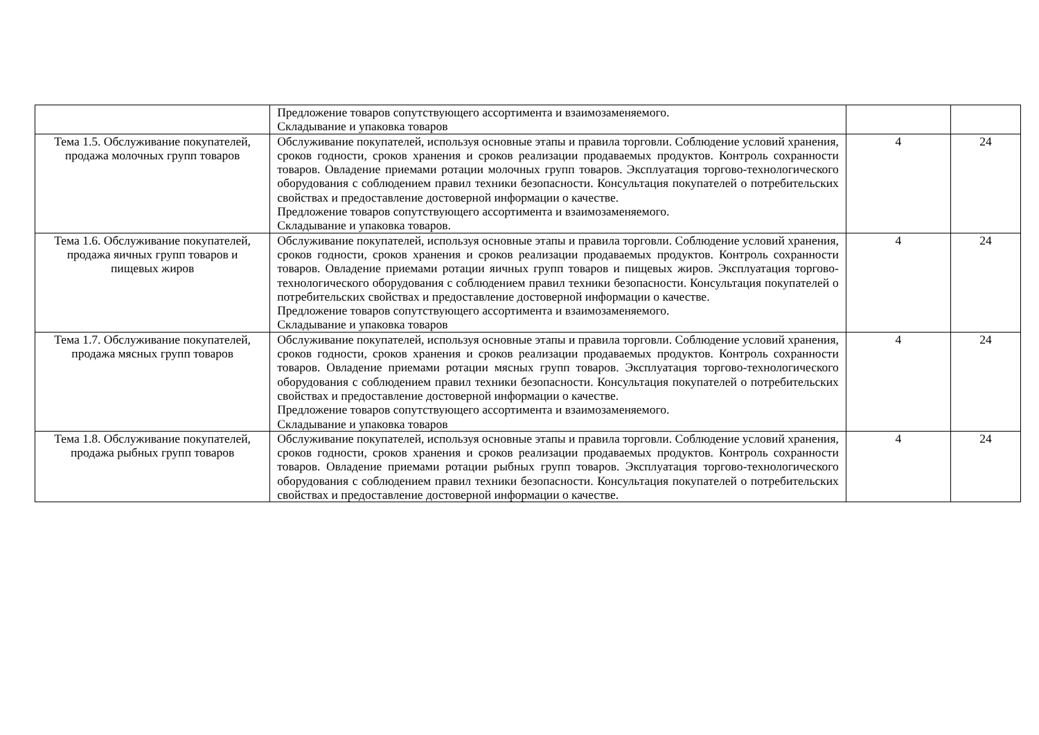| | Предложение товаров сопутствующего ассортимента и взаимозаменяемого. Складывание и упаковка товаров | | |
| Тема 1.5. Обслуживание покупателей, продажа молочных групп товаров | Обслуживание покупателей, используя основные этапы и правила торговли. Соблюдение условий хранения, сроков годности, сроков хранения и сроков реализации продаваемых продуктов. Контроль сохранности товаров. Овладение приемами ротации молочных групп товаров. Эксплуатация торгово-технологического оборудования с соблюдением правил техники безопасности. Консультация покупателей о потребительских свойствах и предоставление достоверной информации о качестве. Предложение товаров сопутствующего ассортимента и взаимозаменяемого. Складывание и упаковка товаров. | 4 | 24 |
| Тема 1.6. Обслуживание покупателей, продажа яичных групп товаров и пищевых жиров | Обслуживание покупателей, используя основные этапы и правила торговли. Соблюдение условий хранения, сроков годности, сроков хранения и сроков реализации продаваемых продуктов. Контроль сохранности товаров. Овладение приемами ротации яичных групп товаров и пищевых жиров. Эксплуатация торгово-технологического оборудования с соблюдением правил техники безопасности. Консультация покупателей о потребительских свойствах и предоставление достоверной информации о качестве. Предложение товаров сопутствующего ассортимента и взаимозаменяемого. Складывание и упаковка товаров | 4 | 24 |
| Тема 1.7. Обслуживание покупателей, продажа мясных групп товаров | Обслуживание покупателей, используя основные этапы и правила торговли. Соблюдение условий хранения, сроков годности, сроков хранения и сроков реализации продаваемых продуктов. Контроль сохранности товаров. Овладение приемами ротации мясных групп товаров. Эксплуатация торгово-технологического оборудования с соблюдением правил техники безопасности. Консультация покупателей о потребительских свойствах и предоставление достоверной информации о качестве. Предложение товаров сопутствующего ассортимента и взаимозаменяемого. Складывание и упаковка товаров | 4 | 24 |
| Тема 1.8. Обслуживание покупателей, продажа рыбных групп товаров | Обслуживание покупателей, используя основные этапы и правила торговли. Соблюдение условий хранения, сроков годности, сроков хранения и сроков реализации продаваемых продуктов. Контроль сохранности товаров. Овладение приемами ротации рыбных групп товаров. Эксплуатация торгово-технологического оборудования с соблюдением правил техники безопасности. Консультация покупателей о потребительских свойствах и предоставление достоверной информации о качестве. | 4 | 24 |